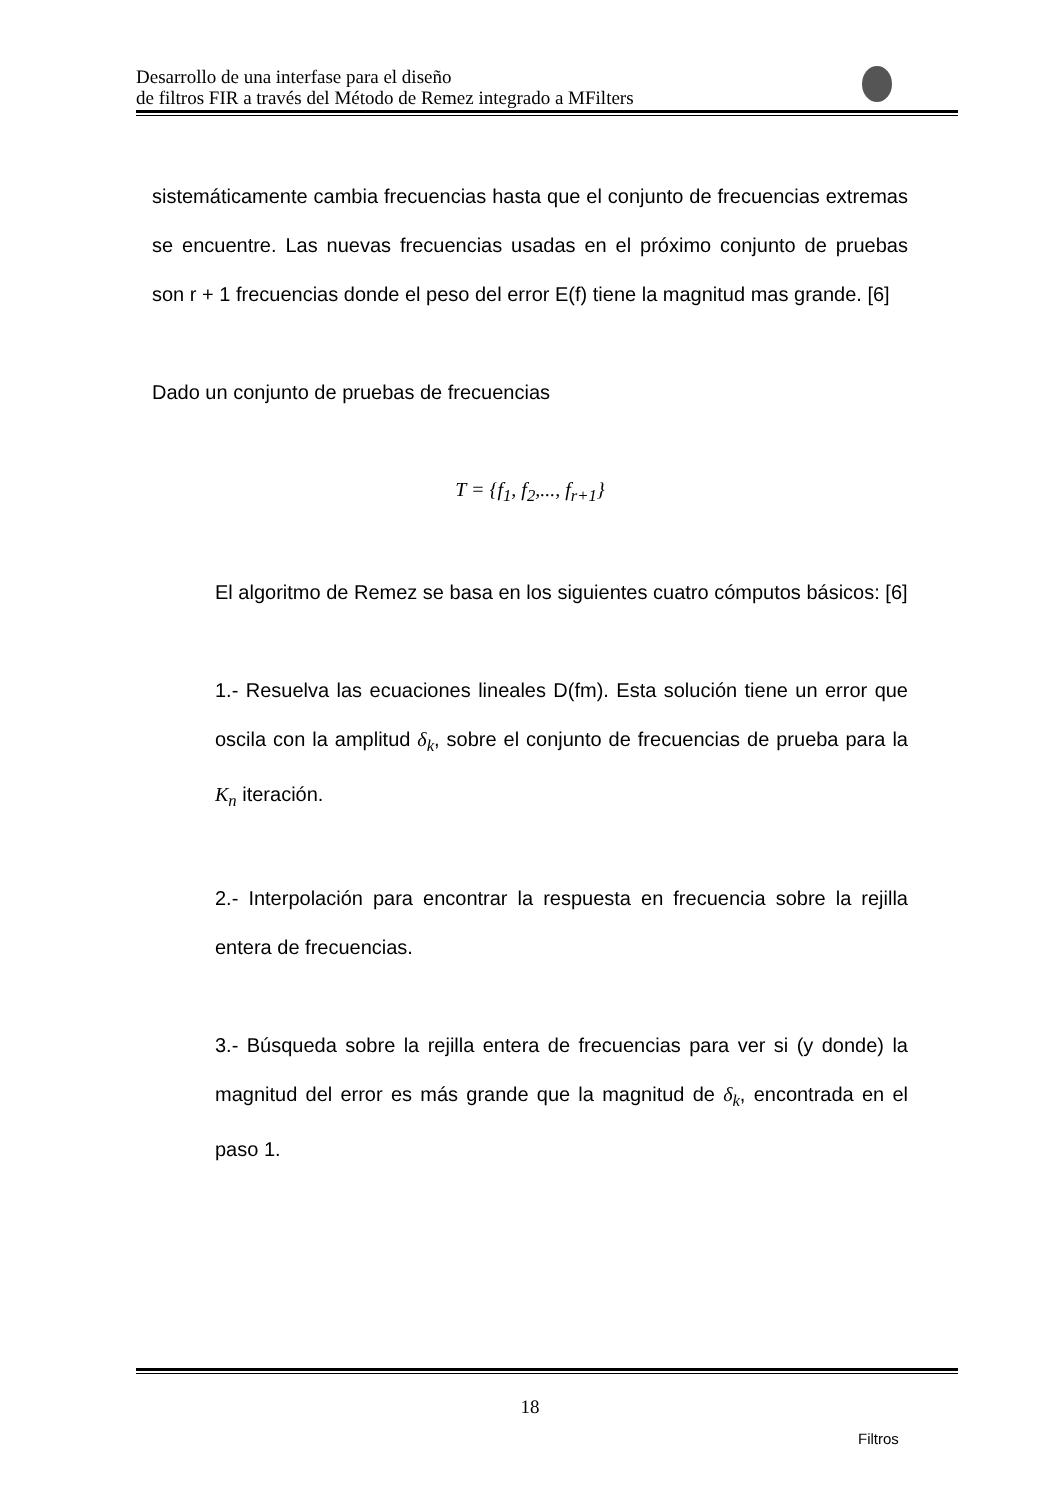Desarrollo de una interfase para el diseño
de filtros FIR a través del Método de Remez integrado a MFilters
sistemáticamente cambia frecuencias hasta que el conjunto de frecuencias extremas se encuentre. Las nuevas frecuencias usadas en el próximo conjunto de pruebas son r + 1 frecuencias donde el peso del error E(f) tiene la magnitud mas grande. [6]
Dado un conjunto de pruebas de frecuencias
T = {f<sub>1</sub>, f<sub>2</sub>,..., f<sub>r+1</sub>}
El algoritmo de Remez se basa en los siguientes cuatro cómputos básicos: [6]
1.- Resuelva las ecuaciones lineales D(fm). Esta solución tiene un error que oscila con la amplitud δ<sub>k</sub>, sobre el conjunto de frecuencias de prueba para la K<sub>n</sub> iteración.
2.- Interpolación para encontrar la respuesta en frecuencia sobre la rejilla entera de frecuencias.
3.- Búsqueda sobre la rejilla entera de frecuencias para ver si (y donde) la magnitud del error es más grande que la magnitud de δ<sub>k</sub>, encontrada en el paso 1.
18
Filtros